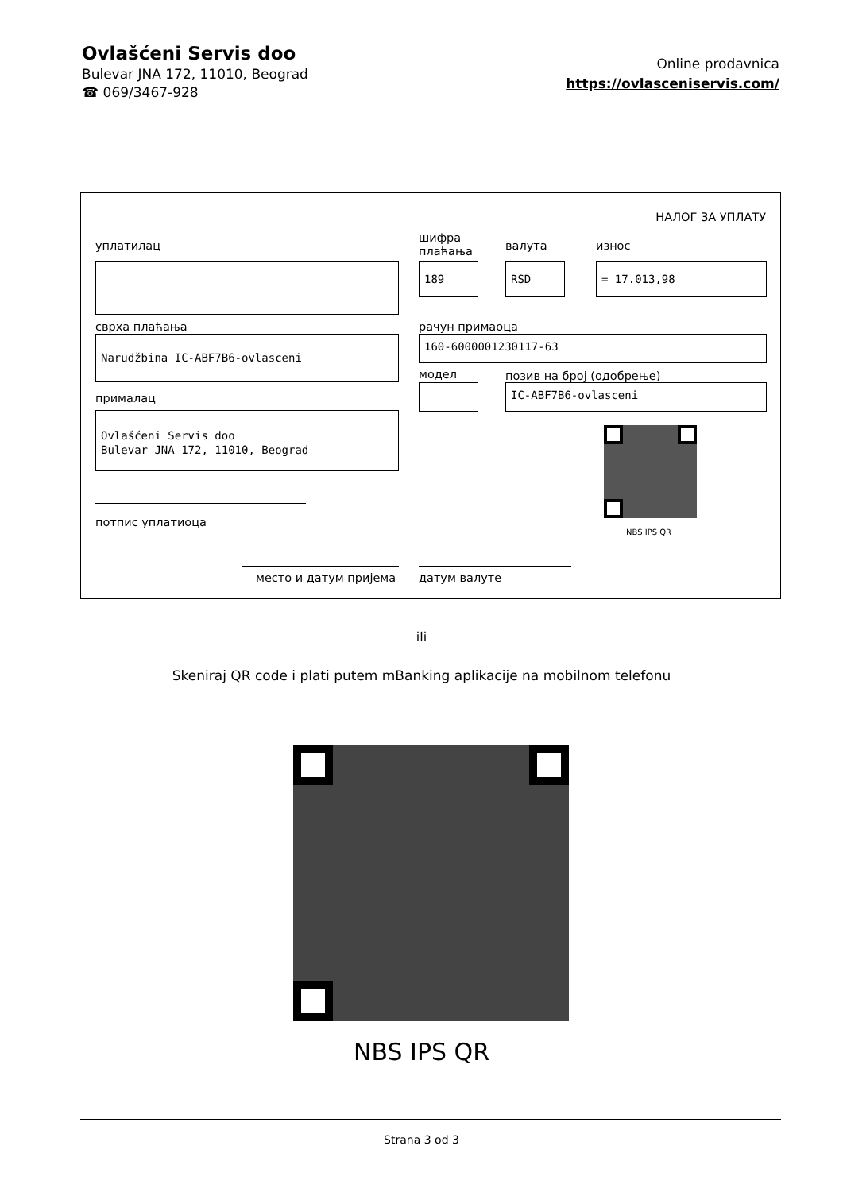Ovlašćeni Servis doo
Bulevar JNA 172, 11010, Beograd
☎ 069/3467-928
Online prodavnica
https://ovlasceniservis.com/
НАЛОГ ЗА УПЛАТУ
уплатилац
шифра
плаћања
валута износ
189 RSD = 17.013,98
сврха плаћања рачун примаоца
Narudžbina IC-ABF7B6-ovlasceni 160-6000001230117-63
модел позив на број (одобрење)
IC-ABF7B6-ovlasceni
прималац
Ovlašćeni Servis doo
Bulevar JNA 172, 11010, Beograd
NBS IPS QR
потпис уплатиоца
место и датум пријема датум валуте
ili
Skeniraj QR code i plati putem mBanking aplikacije na mobilnom telefonu
NBS IPS QR
Strana 3 od 3